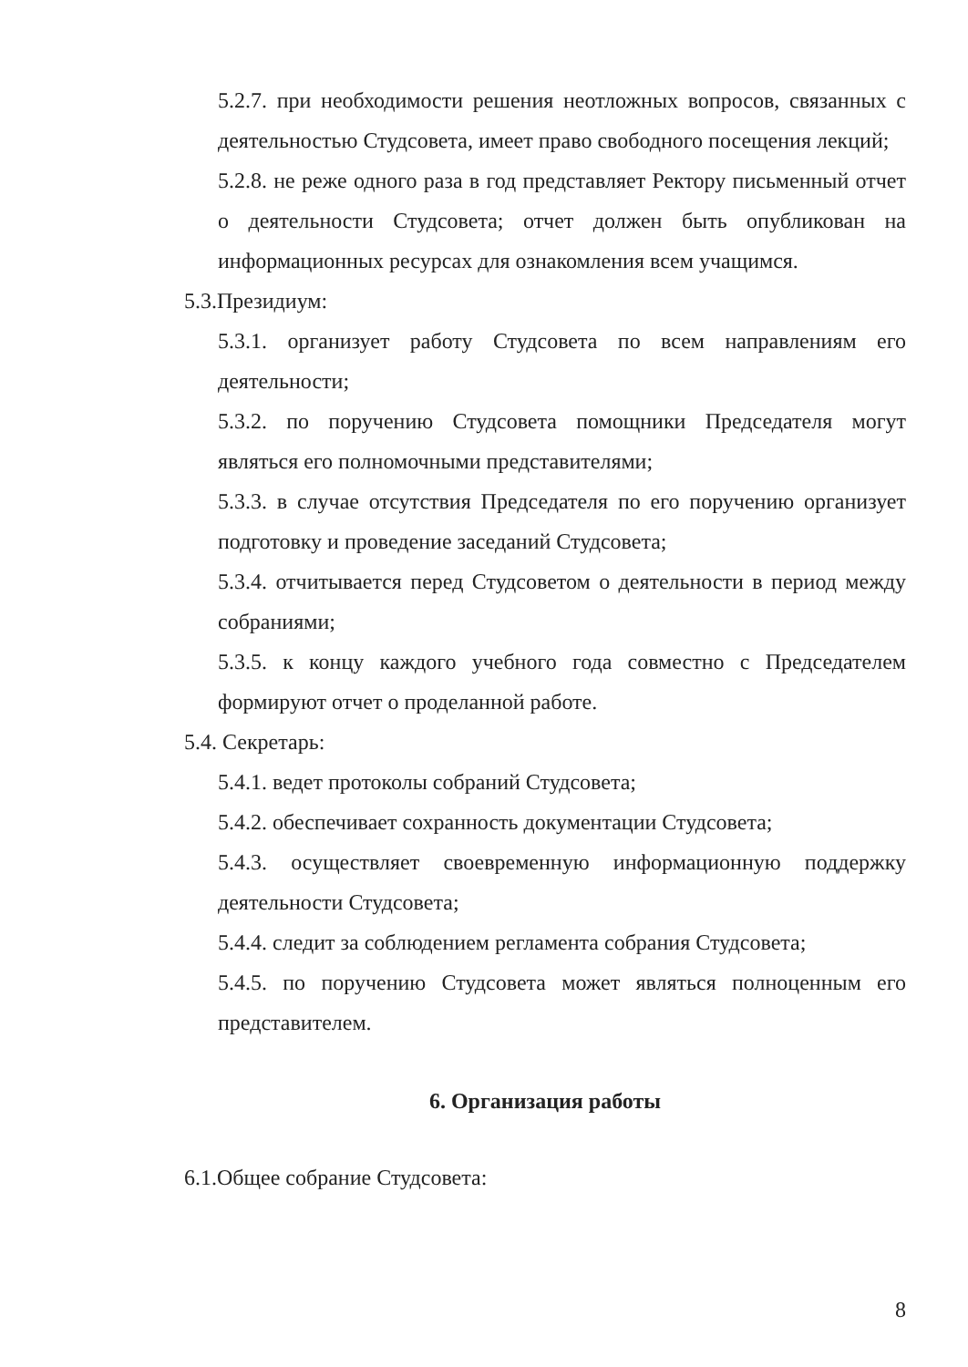5.2.7. при необходимости решения неотложных вопросов, связанных с деятельностью Студсовета, имеет право свободного посещения лекций;
5.2.8. не реже одного раза в год представляет Ректору письменный отчет о деятельности Студсовета; отчет должен быть опубликован на информационных ресурсах для ознакомления всем учащимся.
5.3.Президиум:
5.3.1. организует работу Студсовета по всем направлениям его деятельности;
5.3.2. по поручению Студсовета помощники Председателя могут являться его полномочными представителями;
5.3.3. в случае отсутствия Председателя по его поручению организует подготовку и проведение заседаний Студсовета;
5.3.4. отчитывается перед Студсоветом о деятельности в период между собраниями;
5.3.5. к концу каждого учебного года совместно с Председателем формируют отчет о проделанной работе.
5.4. Секретарь:
5.4.1. ведет протоколы собраний Студсовета;
5.4.2. обеспечивает сохранность документации Студсовета;
5.4.3. осуществляет своевременную информационную поддержку деятельности Студсовета;
5.4.4. следит за соблюдением регламента собрания Студсовета;
5.4.5. по поручению Студсовета может являться полноценным его представителем.
6. Организация работы
6.1.Общее собрание Студсовета:
8